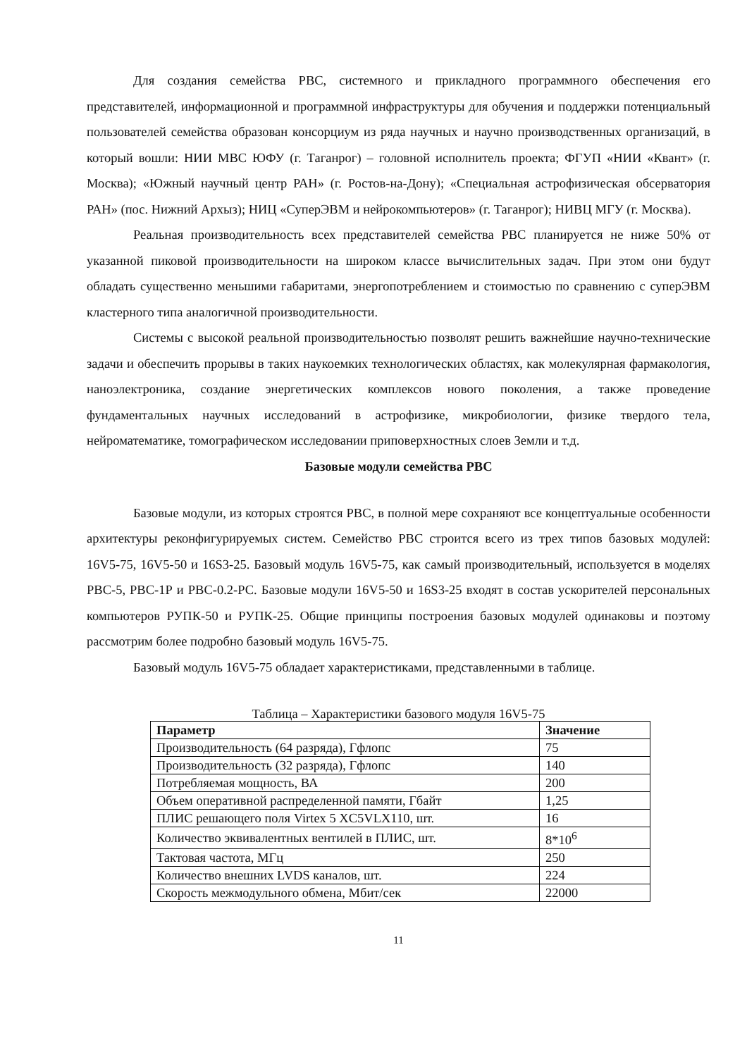Для создания семейства РВС, системного и прикладного программного обеспечения его представителей, информационной и программной инфраструктуры для обучения и поддержки потенциальный пользователей семейства образован консорциум из ряда научных и научно производственных организаций, в который вошли: НИИ МВС ЮФУ (г. Таганрог) – головной исполнитель проекта; ФГУП «НИИ «Квант» (г. Москва); «Южный научный центр РАН» (г. Ростов-на-Дону); «Специальная астрофизическая обсерватория РАН» (пос. Нижний Архыз); НИЦ «СуперЭВМ и нейрокомпьютеров» (г. Таганрог); НИВЦ МГУ (г. Москва).
Реальная производительность всех представителей семейства РВС планируется не ниже 50% от указанной пиковой производительности на широком классе вычислительных задач. При этом они будут обладать существенно меньшими габаритами, энергопотреблением и стоимостью по сравнению с суперЭВМ кластерного типа аналогичной производительности.
Системы с высокой реальной производительностью позволят решить важнейшие научно-технические задачи и обеспечить прорывы в таких наукоемких технологических областях, как молекулярная фармакология, наноэлектроника, создание энергетических комплексов нового поколения, а также проведение фундаментальных научных исследований в астрофизике, микробиологии, физике твердого тела, нейроматематике, томографическом исследовании приповерхностных слоев Земли и т.д.
Базовые модули семейства РВС
Базовые модули, из которых строятся РВС, в полной мере сохраняют все концептуальные особенности архитектуры реконфигурируемых систем. Семейство РВС строится всего из трех типов базовых модулей: 16V5-75, 16V5-50 и 16S3-25. Базовый модуль 16V5-75, как самый производительный, используется в моделях РВС-5, РВС-1Р и РВС-0.2-РС. Базовые модули 16V5-50 и 16S3-25 входят в состав ускорителей персональных компьютеров РУПК-50 и РУПК-25. Общие принципы построения базовых модулей одинаковы и поэтому рассмотрим более подробно базовый модуль 16V5-75.
Базовый модуль 16V5-75 обладает характеристиками, представленными в таблице.
Таблица – Характеристики базового модуля 16V5-75
| Параметр | Значение |
| --- | --- |
| Производительность (64 разряда), Гфлопс | 75 |
| Производительность (32 разряда), Гфлопс | 140 |
| Потребляемая мощность, ВА | 200 |
| Объем оперативной распределенной памяти, Гбайт | 1,25 |
| ПЛИС решающего поля Virtex 5 XC5VLX110, шт. | 16 |
| Количество эквивалентных вентилей в ПЛИС, шт. | 8*10<sup>6</sup> |
| Тактовая частота, МГц | 250 |
| Количество внешних LVDS каналов, шт. | 224 |
| Скорость межмодульного обмена, Мбит/сек | 22000 |
11